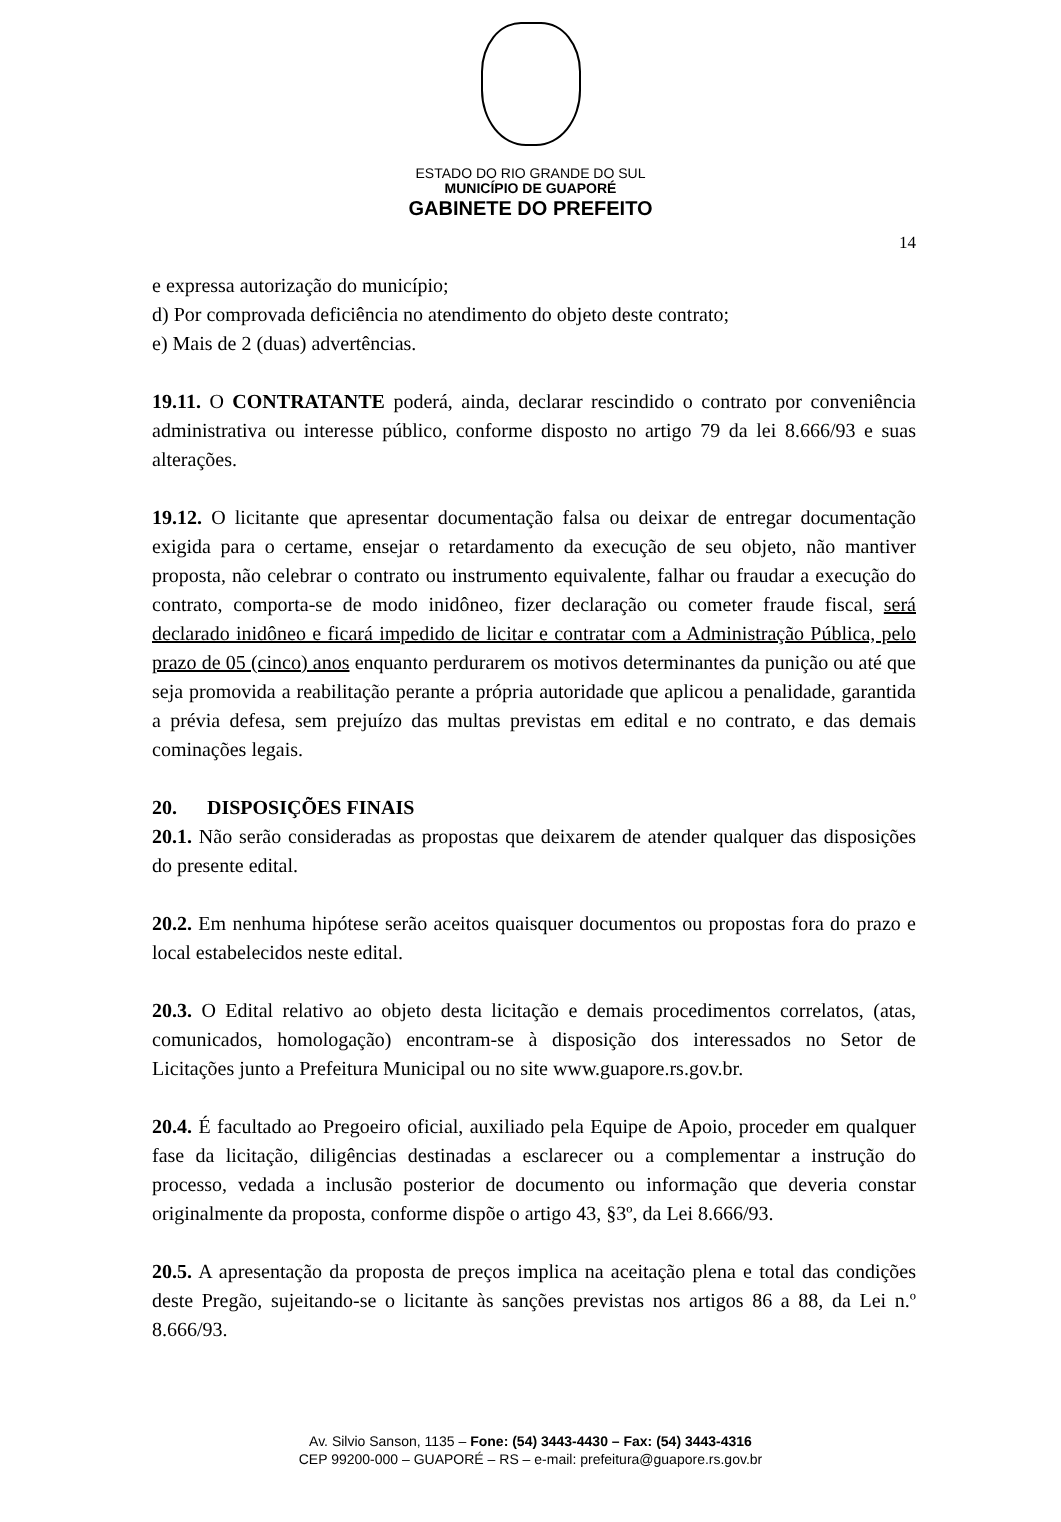ESTADO DO RIO GRANDE DO SUL
MUNICÍPIO DE GUAPORÉ
GABINETE DO PREFEITO
14
e expressa autorização do município;
d) Por comprovada deficiência no atendimento do objeto deste contrato;
e) Mais de 2 (duas) advertências.
19.11. O CONTRATANTE poderá, ainda, declarar rescindido o contrato por conveniência administrativa ou interesse público, conforme disposto no artigo 79 da lei 8.666/93 e suas alterações.
19.12. O licitante que apresentar documentação falsa ou deixar de entregar documentação exigida para o certame, ensejar o retardamento da execução de seu objeto, não mantiver proposta, não celebrar o contrato ou instrumento equivalente, falhar ou fraudar a execução do contrato, comporta-se de modo inidôneo, fizer declaração ou cometer fraude fiscal, será declarado inidôneo e ficará impedido de licitar e contratar com a Administração Pública, pelo prazo de 05 (cinco) anos enquanto perdurarem os motivos determinantes da punição ou até que seja promovida a reabilitação perante a própria autoridade que aplicou a penalidade, garantida a prévia defesa, sem prejuízo das multas previstas em edital e no contrato, e das demais cominações legais.
20. DISPOSIÇÕES FINAIS
20.1. Não serão consideradas as propostas que deixarem de atender qualquer das disposições do presente edital.
20.2. Em nenhuma hipótese serão aceitos quaisquer documentos ou propostas fora do prazo e local estabelecidos neste edital.
20.3. O Edital relativo ao objeto desta licitação e demais procedimentos correlatos, (atas, comunicados, homologação) encontram-se à disposição dos interessados no Setor de Licitações junto a Prefeitura Municipal ou no site www.guapore.rs.gov.br.
20.4. É facultado ao Pregoeiro oficial, auxiliado pela Equipe de Apoio, proceder em qualquer fase da licitação, diligências destinadas a esclarecer ou a complementar a instrução do processo, vedada a inclusão posterior de documento ou informação que deveria constar originalmente da proposta, conforme dispõe o artigo 43, §3º, da Lei 8.666/93.
20.5. A apresentação da proposta de preços implica na aceitação plena e total das condições deste Pregão, sujeitando-se o licitante às sanções previstas nos artigos 86 a 88, da Lei n.º 8.666/93.
Av. Silvio Sanson, 1135 – Fone: (54) 3443-4430 – Fax: (54) 3443-4316
CEP 99200-000 – GUAPORÉ – RS – e-mail: prefeitura@guapore.rs.gov.br